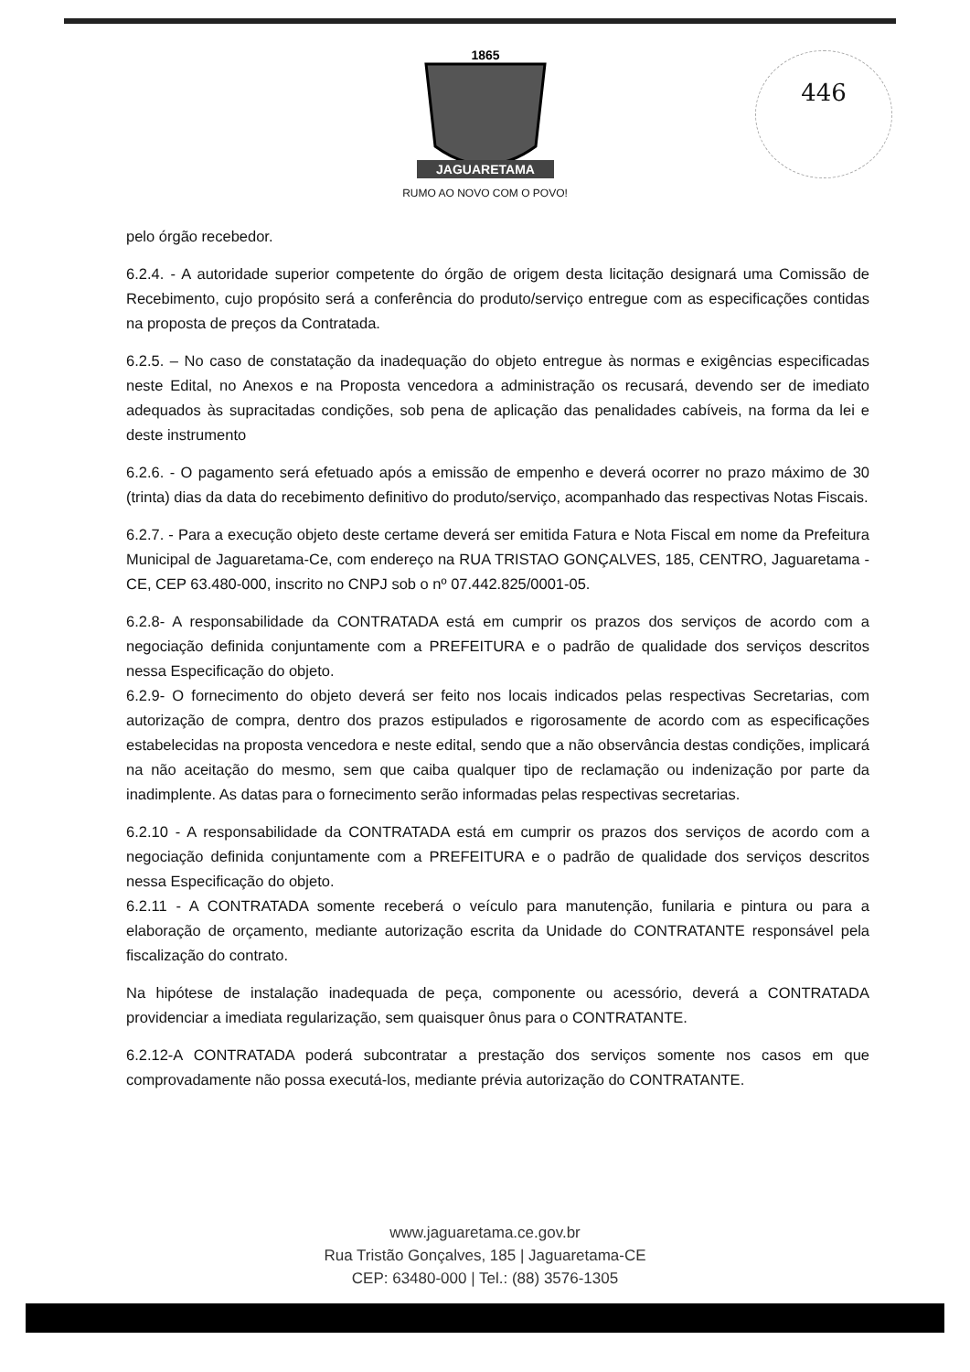1865
JAGUARETAMA
RUMO AO NOVO COM O POVO!
446
pelo órgão recebedor.
6.2.4. - A autoridade superior competente do órgão de origem desta licitação designará uma Comissão de Recebimento, cujo propósito será a conferência do produto/serviço entregue com as especificações contidas na proposta de preços da Contratada.
6.2.5. – No caso de constatação da inadequação do objeto entregue às normas e exigências especificadas neste Edital, no Anexos e na Proposta vencedora a administração os recusará, devendo ser de imediato adequados às supracitadas condições, sob pena de aplicação das penalidades cabíveis, na forma da lei e deste instrumento
6.2.6. - O pagamento será efetuado após a emissão de empenho e deverá ocorrer no prazo máximo de 30 (trinta) dias da data do recebimento definitivo do produto/serviço, acompanhado das respectivas Notas Fiscais.
6.2.7. - Para a execução objeto deste certame deverá ser emitida Fatura e Nota Fiscal em nome da Prefeitura Municipal de Jaguaretama-Ce, com endereço na RUA TRISTAO GONÇALVES, 185, CENTRO, Jaguaretama - CE, CEP 63.480-000, inscrito no CNPJ sob o nº 07.442.825/0001-05.
6.2.8- A responsabilidade da CONTRATADA está em cumprir os prazos dos serviços de acordo com a negociação definida conjuntamente com a PREFEITURA e o padrão de qualidade dos serviços descritos nessa Especificação do objeto.
6.2.9- O fornecimento do objeto deverá ser feito nos locais indicados pelas respectivas Secretarias, com autorização de compra, dentro dos prazos estipulados e rigorosamente de acordo com as especificações estabelecidas na proposta vencedora e neste edital, sendo que a não observância destas condições, implicará na não aceitação do mesmo, sem que caiba qualquer tipo de reclamação ou indenização por parte da inadimplente. As datas para o fornecimento serão informadas pelas respectivas secretarias.
6.2.10 - A responsabilidade da CONTRATADA está em cumprir os prazos dos serviços de acordo com a negociação definida conjuntamente com a PREFEITURA e o padrão de qualidade dos serviços descritos nessa Especificação do objeto.
6.2.11 - A CONTRATADA somente receberá o veículo para manutenção, funilaria e pintura ou para a elaboração de orçamento, mediante autorização escrita da Unidade do CONTRATANTE responsável pela fiscalização do contrato.
Na hipótese de instalação inadequada de peça, componente ou acessório, deverá a CONTRATADA providenciar a imediata regularização, sem quaisquer ônus para o CONTRATANTE.
6.2.12-A CONTRATADA poderá subcontratar a prestação dos serviços somente nos casos em que comprovadamente não possa executá-los, mediante prévia autorização do CONTRATANTE.
www.jaguaretama.ce.gov.br
Rua Tristão Gonçalves, 185 | Jaguaretama-CE
CEP: 63480-000 | Tel.: (88) 3576-1305